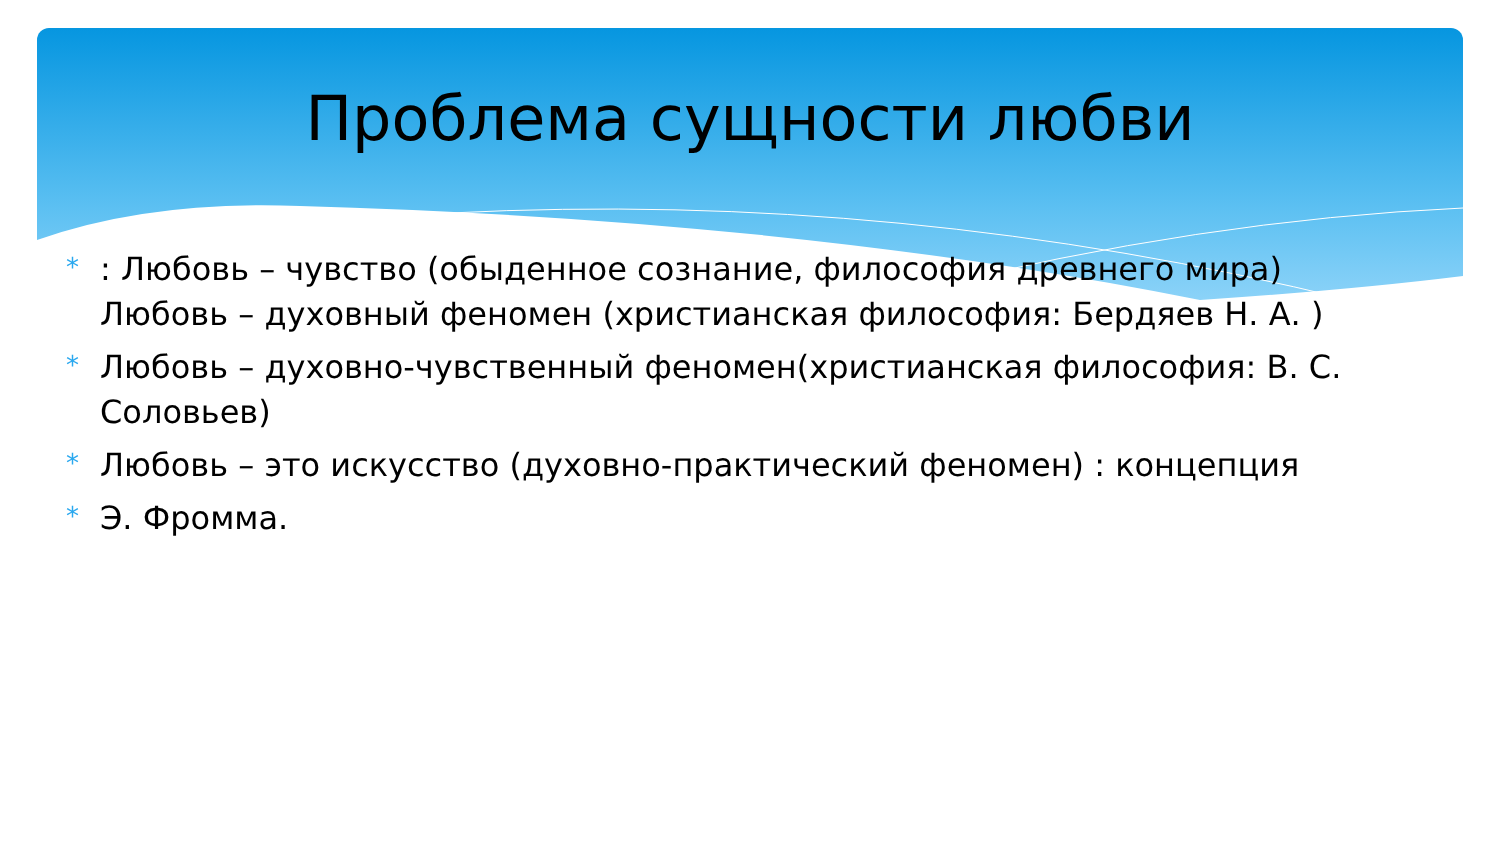Проблема сущности любви
*: Любовь – чувство (обыденное сознание, философия древнего мира) Любовь – духовный феномен (христианская философия: Бердяев Н. А. )
* Любовь – духовно-чувственный феномен(христианская философия: В. С. Соловьев)
* Любовь – это искусство (духовно-практический феномен) : концепция
* Э. Фромма.